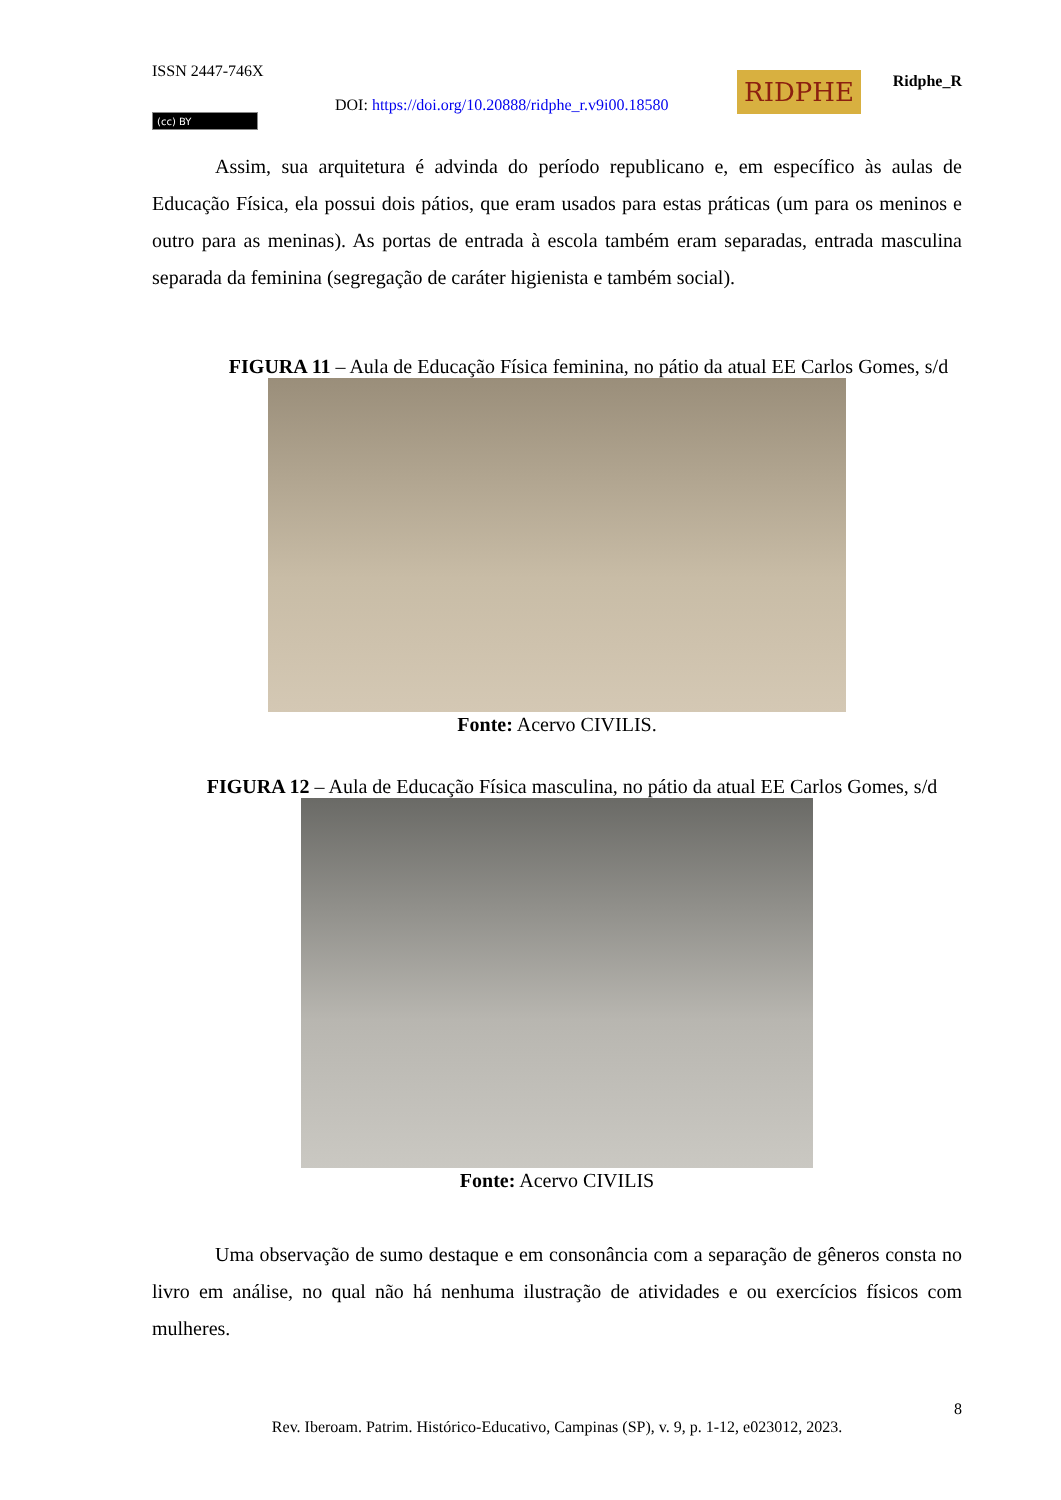ISSN 2447-746X
DOI: https://doi.org/10.20888/ridphe_r.v9i00.18580
RIDPHE Ridphe_R
(cc) BY
Assim, sua arquitetura é advinda do período republicano e, em específico às aulas de Educação Física, ela possui dois pátios, que eram usados para estas práticas (um para os meninos e outro para as meninas). As portas de entrada à escola também eram separadas, entrada masculina separada da feminina (segregação de caráter higienista e também social).
FIGURA 11 – Aula de Educação Física feminina, no pátio da atual EE Carlos Gomes, s/d
Fonte: Acervo CIVILIS.
FIGURA 12 – Aula de Educação Física masculina, no pátio da atual EE Carlos Gomes, s/d
Fonte: Acervo CIVILIS
Uma observação de sumo destaque e em consonância com a separação de gêneros consta no livro em análise, no qual não há nenhuma ilustração de atividades e ou exercícios físicos com mulheres.
8
Rev. Iberoam. Patrim. Histórico-Educativo, Campinas (SP), v. 9, p. 1-12, e023012, 2023.